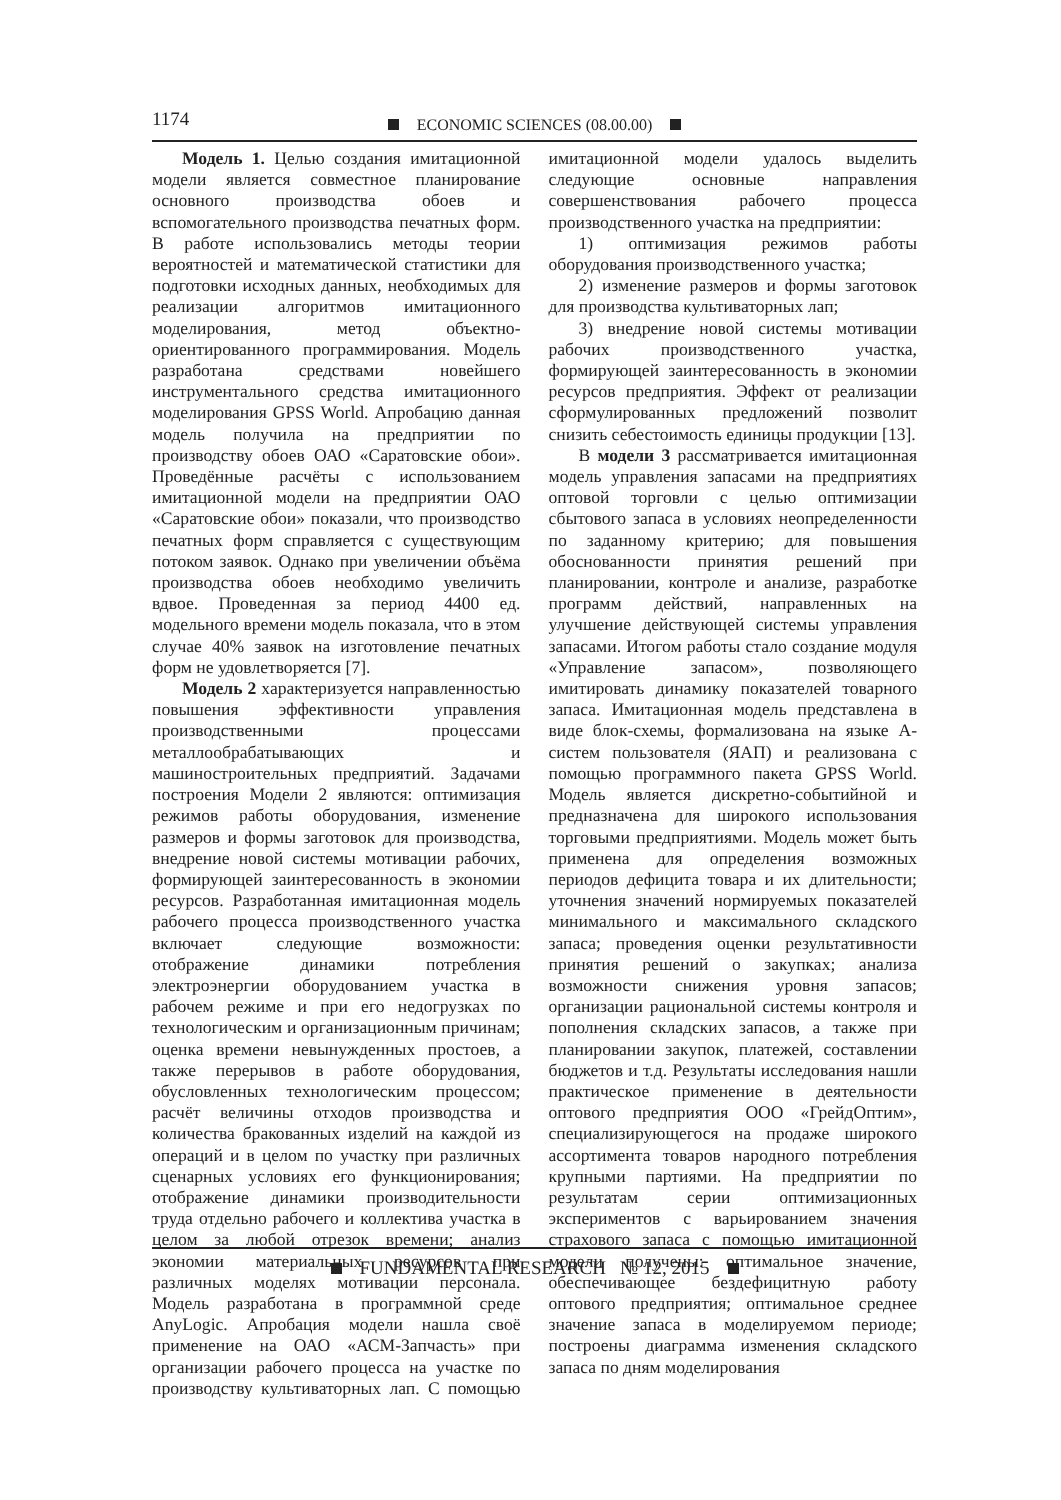1174 ECONOMIC SCIENCES (08.00.00)
Модель 1. Целью создания имитационной модели является совместное планирование основного производства обоев и вспомогательного производства печатных форм. В работе использовались методы теории вероятностей и математической статистики для подготовки исходных данных, необходимых для реализации алгоритмов имитационного моделирования, метод объектно-ориентированного программирования. Модель разработана средствами новейшего инструментального средства имитационного моделирования GPSS World. Апробацию данная модель получила на предприятии по производству обоев ОАО «Саратовские обои». Проведённые расчёты с использованием имитационной модели на предприятии ОАО «Саратовские обои» показали, что производство печатных форм справляется с существующим потоком заявок. Однако при увеличении объёма производства обоев необходимо увеличить вдвое. Проведенная за период 4400 ед. модельного времени модель показала, что в этом случае 40% заявок на изготовление печатных форм не удовлетворяется [7].
Модель 2 характеризуется направленностью повышения эффективности управления производственными процессами металлообрабатывающих и машиностроительных предприятий. Задачами построения Модели 2 являются: оптимизация режимов работы оборудования, изменение размеров и формы заготовок для производства, внедрение новой системы мотивации рабочих, формирующей заинтересованность в экономии ресурсов. Разработанная имитационная модель рабочего процесса производственного участка включает следующие возможности: отображение динамики потребления электроэнергии оборудованием участка в рабочем режиме и при его недогрузках по технологическим и организационным причинам; оценка времени невынужденных простоев, а также перерывов в работе оборудования, обусловленных технологическим процессом; расчёт величины отходов производства и количества бракованных изделий на каждой из операций и в целом по участку при различных сценарных условиях его функционирования; отображение динамики производительности труда отдельно рабочего и коллектива участка в целом за любой отрезок времени; анализ экономии материальных ресурсов при различных моделях мотивации персонала. Модель разработана в программной среде AnyLogic. Апробация модели нашла своё применение на ОАО «АСМ-Запчасть» при организации рабочего процесса на участке по производству культиваторных лап. С помощью имитационной модели удалось выделить следующие основные направления совершенствования рабочего процесса производственного участка на предприятии:
1) оптимизация режимов работы оборудования производственного участка;
2) изменение размеров и формы заготовок для производства культиваторных лап;
3) внедрение новой системы мотивации рабочих производственного участка, формирующей заинтересованность в экономии ресурсов предприятия. Эффект от реализации сформулированных предложений позволит снизить себестоимость единицы продукции [13].
В модели 3 рассматривается имитационная модель управления запасами на предприятиях оптовой торговли с целью оптимизации сбытового запаса в условиях неопределенности по заданному критерию; для повышения обоснованности принятия решений при планировании, контроле и анализе, разработке программ действий, направленных на улучшение действующей системы управления запасами. Итогом работы стало создание модуля «Управление запасом», позволяющего имитировать динамику показателей товарного запаса. Имитационная модель представлена в виде блок-схемы, формализована на языке А-систем пользователя (ЯАП) и реализована с помощью программного пакета GPSS World. Модель является дискретно-событийной и предназначена для широкого использования торговыми предприятиями. Модель может быть применена для определения возможных периодов дефицита товара и их длительности; уточнения значений нормируемых показателей минимального и максимального складского запаса; проведения оценки результативности принятия решений о закупках; анализа возможности снижения уровня запасов; организации рациональной системы контроля и пополнения складских запасов, а также при планировании закупок, платежей, составлении бюджетов и т.д. Результаты исследования нашли практическое применение в деятельности оптового предприятия ООО «ГрейдОптим», специализирующегося на продаже широкого ассортимента товаров народного потребления крупными партиями. На предприятии по результатам серии оптимизационных экспериментов с варьированием значения страхового запаса с помощью имитационной модели получены: оптимальное значение, обеспечивающее бездефицитную работу оптового предприятия; оптимальное среднее значение запаса в моделируемом периоде; построены диаграмма изменения складского запаса по дням моделирования
FUNDAMENTAL RESEARCH № 12, 2015